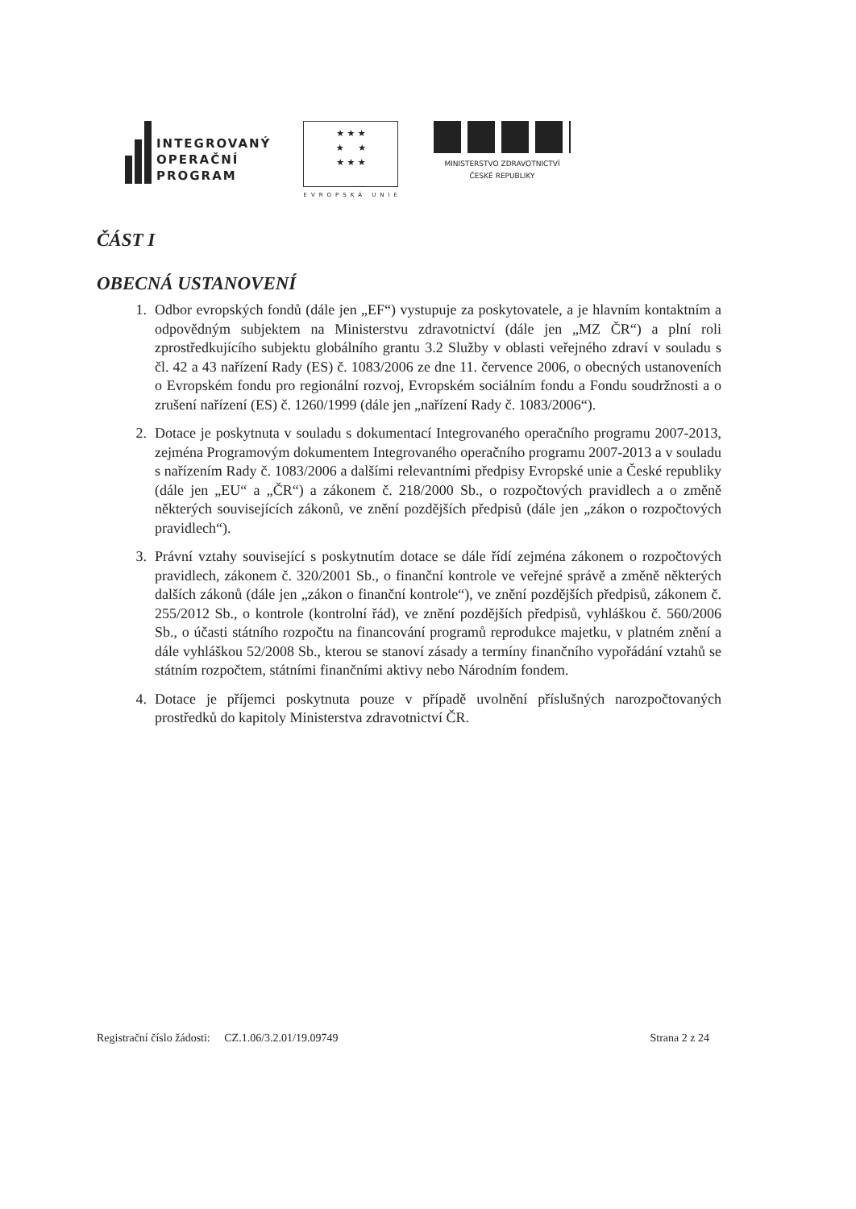INTEGROVANÝ
OPERAČNÍ
PROGRAM
★ ★ ★
★ ★
★ ★ ★
EVROPSKÁ UNIE
MINISTERSTVO ZDRAVOTNICTVÍ
ČESKÉ REPUBLIKY
ČÁST I
OBECNÁ USTANOVENÍ
1. Odbor evropských fondů (dále jen „EF“) vystupuje za poskytovatele, a je hlavním kontaktním a odpovědným subjektem na Ministerstvu zdravotnictví (dále jen „MZ ČR“) a plní roli zprostředkujícího subjektu globálního grantu 3.2 Služby v oblasti veřejného zdraví v souladu s čl. 42 a 43 nařízení Rady (ES) č. 1083/2006 ze dne 11. července 2006, o obecných ustanoveních o Evropském fondu pro regionální rozvoj, Evropském sociálním fondu a Fondu soudržnosti a o zrušení nařízení (ES) č. 1260/1999 (dále jen „nařízení Rady č. 1083/2006“).
2. Dotace je poskytnuta v souladu s dokumentací Integrovaného operačního programu 2007-2013, zejména Programovým dokumentem Integrovaného operačního programu 2007-2013 a v souladu s nařízením Rady č. 1083/2006 a dalšími relevantními předpisy Evropské unie a České republiky (dále jen „EU“ a „ČR“) a zákonem č. 218/2000 Sb., o rozpočtových pravidlech a o změně některých souvisejících zákonů, ve znění pozdějších předpisů (dále jen „zákon o rozpočtových pravidlech“).
3. Právní vztahy související s poskytnutím dotace se dále řídí zejména zákonem o rozpočtových pravidlech, zákonem č. 320/2001 Sb., o finanční kontrole ve veřejné správě a změně některých dalších zákonů (dále jen „zákon o finanční kontrole“), ve znění pozdějších předpisů, zákonem č. 255/2012 Sb., o kontrole (kontrolní řád), ve znění pozdějších předpisů, vyhláškou č. 560/2006 Sb., o účasti státního rozpočtu na financování programů reprodukce majetku, v platném znění a dále vyhláškou 52/2008 Sb., kterou se stanoví zásady a termíny finančního vypořádání vztahů se státním rozpočtem, státními finančními aktivy nebo Národním fondem.
4. Dotace je příjemci poskytnuta pouze v případě uvolnění příslušných narozpočtovaných prostředků do kapitoly Ministerstva zdravotnictví ČR.
Registrační číslo žádosti: CZ.1.06/3.2.01/19.09749 Strana 2 z 24